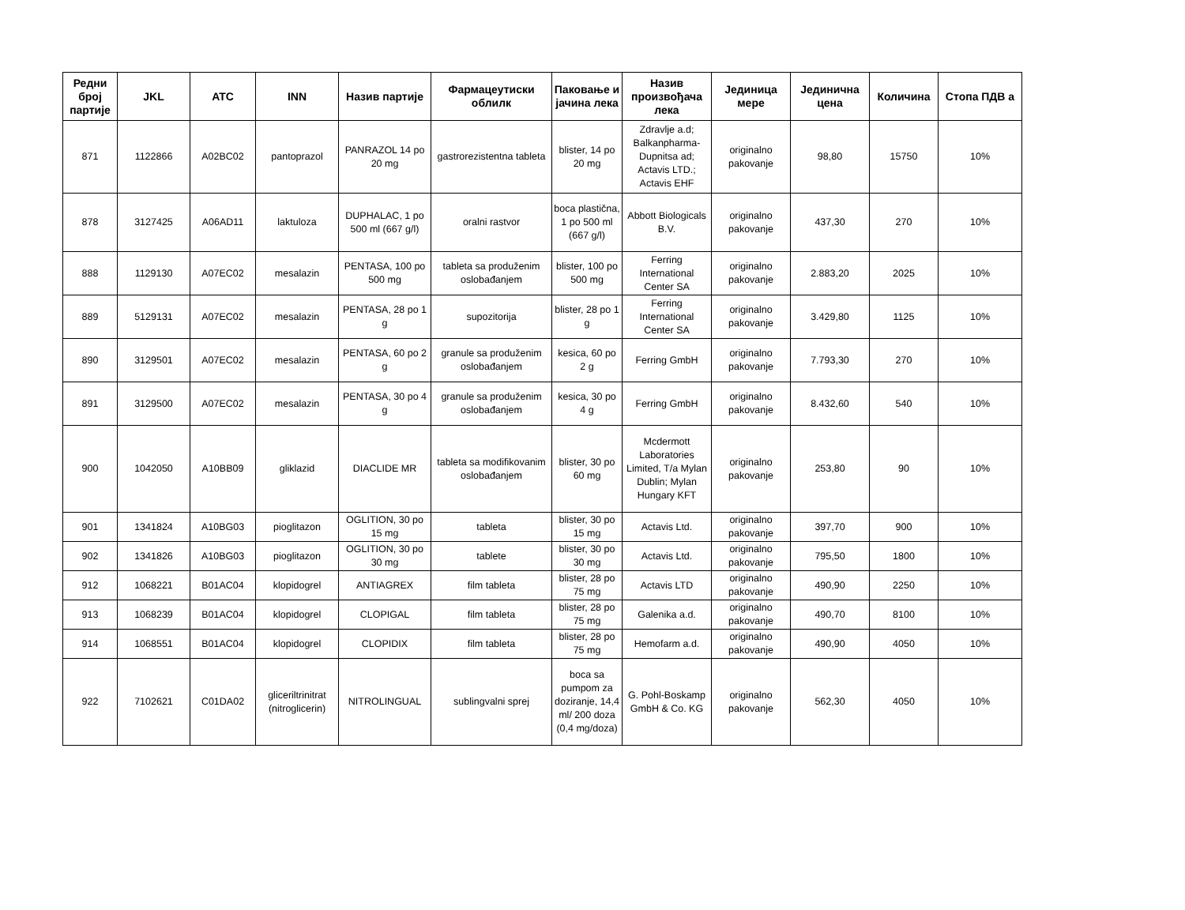| Редни број партије | JKL | ATC | INN | Назив партије | Фармацеутиски облилк | Паковање и јачина лека | Назив произвођача лека | Јединица мере | Јединична цена | Количина | Стопа ПДВ а |
| --- | --- | --- | --- | --- | --- | --- | --- | --- | --- | --- | --- |
| 871 | 1122866 | A02BC02 | pantoprazol | PANRAZOL 14 po 20 mg | gastrorezistentna tableta | blister, 14 po 20 mg | Zdravlje a.d; Balkanpharma-Dupnitsa ad; Actavis LTD.; Actavis EHF | originalno pakovanje | 98,80 | 15750 | 10% |
| 878 | 3127425 | A06AD11 | laktuloza | DUPHALAC, 1 po 500 ml (667 g/l) | oralni rastvor | boca plastična, 1 po 500 ml (667 g/l) | Abbott Biologicals B.V. | originalno pakovanje | 437,30 | 270 | 10% |
| 888 | 1129130 | A07EC02 | mesalazin | PENTASA, 100 po 500 mg | tableta sa produženim oslobađanjem | blister, 100 po 500 mg | Ferring International Center SA | originalno pakovanje | 2.883,20 | 2025 | 10% |
| 889 | 5129131 | A07EC02 | mesalazin | PENTASA, 28 po 1 g | supozitorija | blister, 28 po 1 g | Ferring International Center SA | originalno pakovanje | 3.429,80 | 1125 | 10% |
| 890 | 3129501 | A07EC02 | mesalazin | PENTASA, 60 po 2 g | granule sa produženim oslobađanjem | kesica, 60 po 2 g | Ferring GmbH | originalno pakovanje | 7.793,30 | 270 | 10% |
| 891 | 3129500 | A07EC02 | mesalazin | PENTASA, 30 po 4 g | granule sa produženim oslobađanjem | kesica, 30 po 4 g | Ferring GmbH | originalno pakovanje | 8.432,60 | 540 | 10% |
| 900 | 1042050 | A10BB09 | gliklazid | DIACLIDE MR | tableta sa modifikovanim oslobađanjem | blister, 30 po 60 mg | Mcdermott Laboratories Limited, T/a Mylan Dublin; Mylan Hungary KFT | originalno pakovanje | 253,80 | 90 | 10% |
| 901 | 1341824 | A10BG03 | pioglitazon | OGLITION, 30 po 15 mg | tableta | blister, 30 po 15 mg | Actavis Ltd. | originalno pakovanje | 397,70 | 900 | 10% |
| 902 | 1341826 | A10BG03 | pioglitazon | OGLITION, 30 po 30 mg | tablete | blister, 30 po 30 mg | Actavis Ltd. | originalno pakovanje | 795,50 | 1800 | 10% |
| 912 | 1068221 | B01AC04 | klopidogrel | ANTIAGREX | film tableta | blister, 28 po 75 mg | Actavis LTD | originalno pakovanje | 490,90 | 2250 | 10% |
| 913 | 1068239 | B01AC04 | klopidogrel | CLOPIGAL | film tableta | blister, 28 po 75 mg | Galenika a.d. | originalno pakovanje | 490,70 | 8100 | 10% |
| 914 | 1068551 | B01AC04 | klopidogrel | CLOPIDIX | film tableta | blister, 28 po 75 mg | Hemofarm a.d. | originalno pakovanje | 490,90 | 4050 | 10% |
| 922 | 7102621 | C01DA02 | gliceriltrinitrat (nitroglicerin) | NITROLINGUAL | sublingvalni sprej | boca sa pumpom za doziranje, 14,4 ml/ 200 doza (0,4 mg/doza) | G. Pohl-Boskamp GmbH & Co. KG | originalno pakovanje | 562,30 | 4050 | 10% |